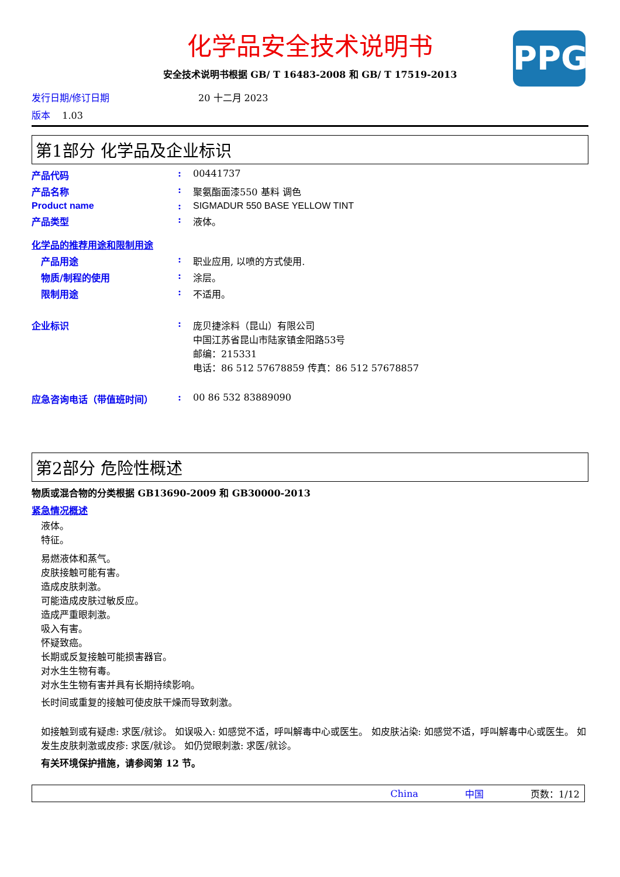PPG
化学品安全技术说明书
安全技术说明书根据 GB/ T 16483-2008 和 GB/ T 17519-2013
发行日期/修订日期 20 十二月 2023
版本 1.03
第1部分 化学品及企业标识
产品代码: 00441737
产品名称: 聚氨酯面漆550 基料 调色
Product name: SIGMADUR 550 BASE YELLOW TINT
产品类型: 液体。
化学品的推荐用途和限制用途
产品用途: 职业应用, 以喷的方式使用.
物质/制程的使用: 涂层。
限制用途: 不适用。
企业标识: 庞贝捷涂料（昆山）有限公司
中国江苏省昆山市陆家镇金阳路53号
邮编：215331
电话：86 512 57678859 传真：86 512 57678857
应急咨询电话（带值班时间）: 00 86 532 83889090
第2部分 危险性概述
物质或混合物的分类根据 GB13690-2009 和 GB30000-2013
紧急情况概述
液体。
特征。
易燃液体和蒸气。
皮肤接触可能有害。
造成皮肤刺激。
可能造成皮肤过敏反应。
造成严重眼刺激。
吸入有害。
怀疑致癌。
长期或反复接触可能损害器官。
对水生生物有毒。
对水生生物有害并具有长期持续影响。
长时间或重复的接触可使皮肤干燥而导致刺激。
如接触到或有疑虑: 求医/就诊。 如误吸入: 如感觉不适，呼叫解毒中心或医生。 如皮肤沾染: 如感觉不适，呼叫解毒中心或医生。 如发生皮肤刺激或皮疹: 求医/就诊。 如仍觉眼刺激: 求医/就诊。
有关环境保护措施，请参阅第 12 节。
China 中国 页数：1/12